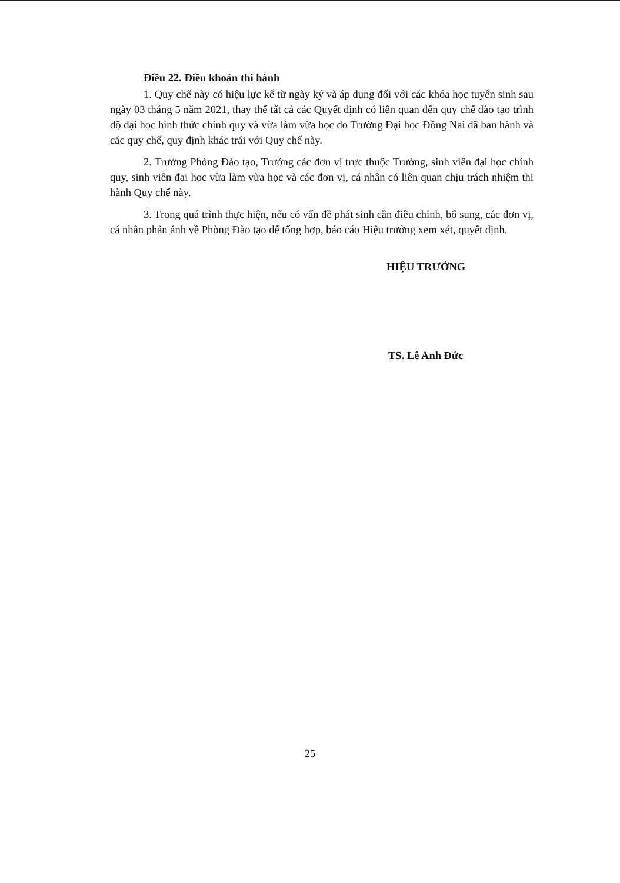Điều 22. Điều khoản thi hành
1. Quy chế này có hiệu lực kể từ ngày ký và áp dụng đối với các khóa học tuyển sinh sau ngày 03 tháng 5 năm 2021, thay thế tất cả các Quyết định có liên quan đến quy chế đào tạo trình độ đại học hình thức chính quy và vừa làm vừa học do Trường Đại học Đồng Nai đã ban hành và các quy chế, quy định khác trái với Quy chế này.
2. Trưởng Phòng Đào tạo, Trưởng các đơn vị trực thuộc Trường, sinh viên đại học chính quy, sinh viên đại học vừa làm vừa học và các đơn vị, cá nhân có liên quan chịu trách nhiệm thi hành Quy chế này.
3. Trong quá trình thực hiện, nếu có vấn đề phát sinh cần điều chỉnh, bổ sung, các đơn vị, cá nhân phản ánh về Phòng Đào tạo để tổng hợp, báo cáo Hiệu trưởng xem xét, quyết định.
HIỆU TRƯỞNG
TS. Lê Anh Đức
25